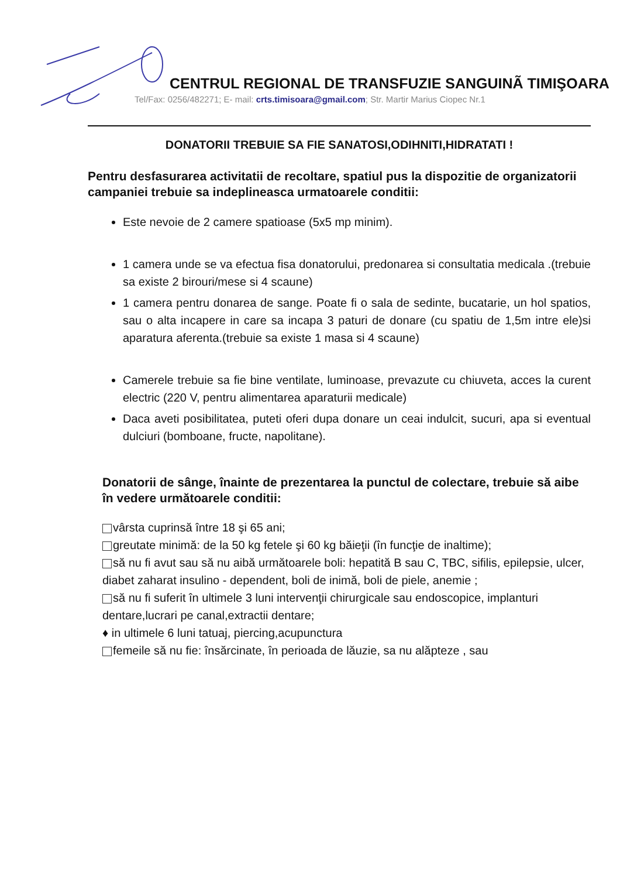CENTRUL REGIONAL DE TRANSFUZIE SANGUINÃ TIMIŞOARA
Tel/Fax: 0256/482271; E- mail: crts.timisoara@gmail.com; Str. Martir Marius Ciopec Nr.1
DONATORII TREBUIE SA FIE SANATOSI,ODIHNITI,HIDRATATI !
Pentru desfasurarea activitatii de recoltare, spatiul pus la dispozitie de organizatorii campaniei trebuie sa indeplineasca urmatoarele conditii:
Este nevoie de 2 camere spatioase (5x5 mp minim).
1 camera unde se va efectua fisa donatorului, predonarea si consultatia medicala .(trebuie sa existe 2 birouri/mese si 4 scaune)
1 camera pentru donarea de sange. Poate fi o sala de sedinte, bucatarie, un hol spatios, sau o alta incapere in care sa incapa 3 paturi de donare (cu spatiu de 1,5m intre ele)si aparatura aferenta.(trebuie sa existe 1 masa si 4 scaune)
Camerele trebuie sa fie bine ventilate, luminoase, prevazute cu chiuveta, acces la curent electric (220 V, pentru alimentarea aparaturii medicale)
Daca aveti posibilitatea, puteti oferi dupa donare un ceai indulcit, sucuri, apa si eventual dulciuri (bomboane, fructe, napolitane).
Donatorii de sânge, înainte de prezentarea la punctul de colectare, trebuie să aibe în vedere următoarele conditii:
vârsta cuprinsă între 18 şi 65 ani;
greutate minimă: de la 50 kg fetele şi 60 kg băieţii (în funcţie de inaltime);
să nu fi avut sau să nu aibă următoarele boli: hepatită B sau C, TBC, sifilis, epilepsie, ulcer, diabet zaharat insulino - dependent, boli de inimă, boli de piele, anemie ;
să nu fi suferit în ultimele 3 luni intervenţii chirurgicale sau endoscopice, implanturi dentare,lucrari pe canal,extractii dentare;
♦ in ultimele 6 luni tatuaj, piercing,acupunctura
femeile să nu fie: însărcinate, în perioada de lăuzie, sa nu alăpteze , sau